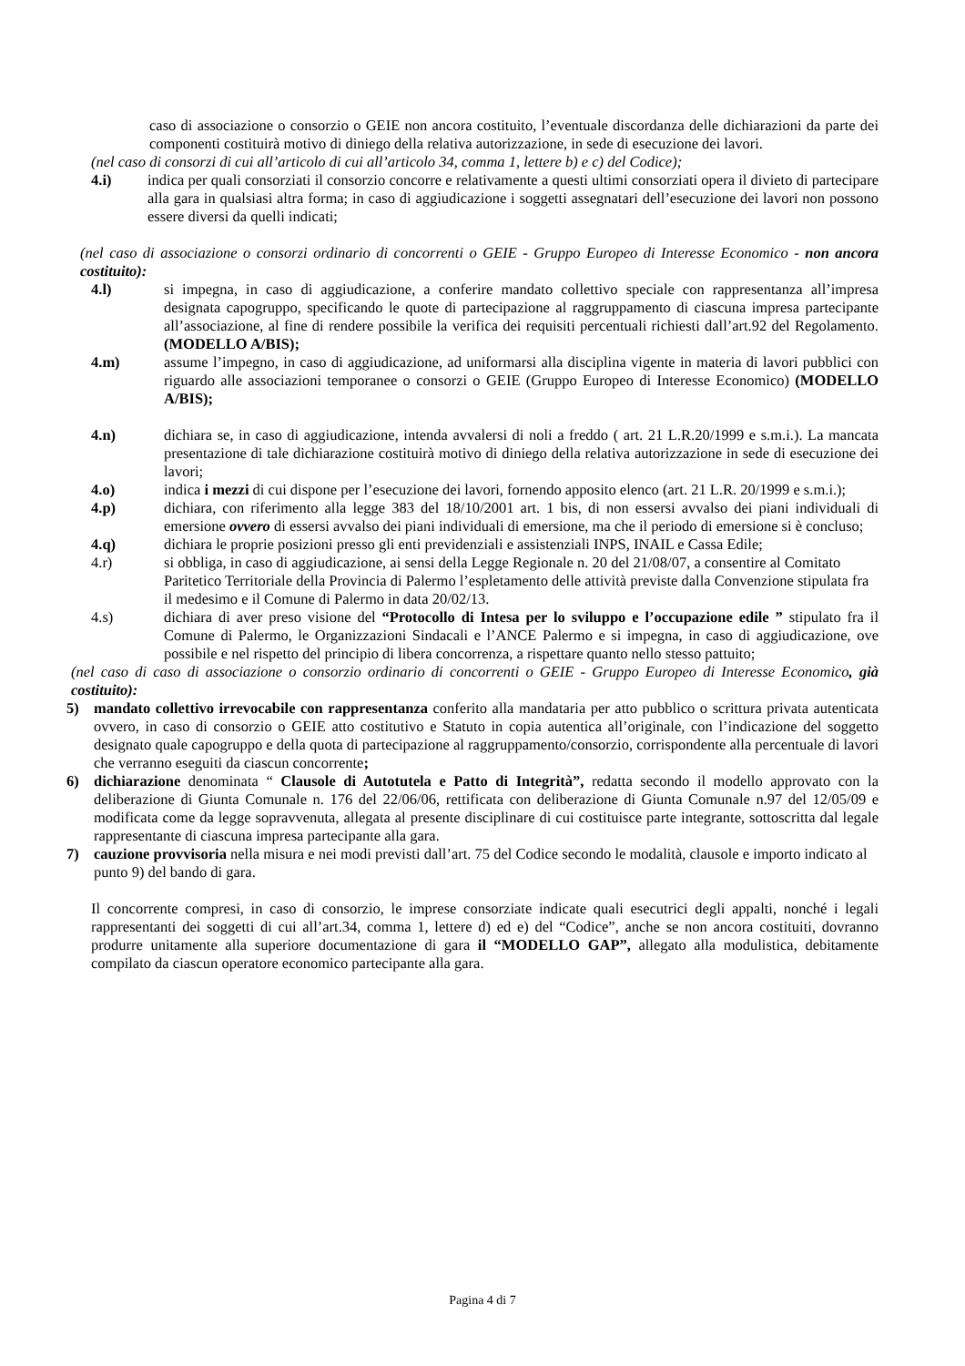caso di associazione o consorzio o GEIE non ancora costituito, l’eventuale discordanza delle dichiarazioni da parte dei componenti costituirà motivo di diniego della relativa autorizzazione, in sede di esecuzione dei lavori.
(nel caso di consorzi di cui all’articolo di cui all’articolo 34, comma 1, lettere b) e c) del Codice);
4.i) indica per quali consorziati il consorzio concorre e relativamente a questi ultimi consorziati opera il divieto di partecipare alla gara in qualsiasi altra forma; in caso di aggiudicazione i soggetti assegnatari dell’esecuzione dei lavori non possono essere diversi da quelli indicati;
(nel caso di associazione o consorzi ordinario di concorrenti o GEIE - Gruppo Europeo di Interesse Economico - non ancora costituito):
4.l) si impegna, in caso di aggiudicazione, a conferire mandato collettivo speciale con rappresentanza all’impresa designata capogruppo, specificando le quote di partecipazione al raggruppamento di ciascuna impresa partecipante all’associazione, al fine di rendere possibile la verifica dei requisiti percentuali richiesti dall’art.92 del Regolamento. (MODELLO A/BIS);
4.m) assume l’impegno, in caso di aggiudicazione, ad uniformarsi alla disciplina vigente in materia di lavori pubblici con riguardo alle associazioni temporanee o consorzi o GEIE (Gruppo Europeo di Interesse Economico) (MODELLO A/BIS);
4.n) dichiara se, in caso di aggiudicazione, intenda avvalersi di noli a freddo ( art. 21 L.R.20/1999 e s.m.i.). La mancata presentazione di tale dichiarazione costituirà motivo di diniego della relativa autorizzazione in sede di esecuzione dei lavori;
4.o) indica i mezzi di cui dispone per l’esecuzione dei lavori, fornendo apposito elenco (art. 21 L.R. 20/1999 e s.m.i.);
4.p) dichiara, con riferimento alla legge 383 del 18/10/2001 art. 1 bis, di non essersi avvalso dei piani individuali di emersione ovvero di essersi avvalso dei piani individuali di emersione, ma che il periodo di emersione si è concluso;
4.q) dichiara le proprie posizioni presso gli enti previdenziali e assistenziali INPS, INAIL e Cassa Edile;
4.r) si obbliga, in caso di aggiudicazione, ai sensi della Legge Regionale n. 20 del 21/08/07, a consentire al Comitato Paritetico Territoriale della Provincia di Palermo l’espletamento delle attività previste dalla Convenzione stipulata fra il medesimo e il Comune di Palermo in data 20/02/13.
4.s) dichiara di aver preso visione del “Protocollo di Intesa per lo sviluppo e l’occupazione edile ” stipulato fra il Comune di Palermo, le Organizzazioni Sindacali e l’ANCE Palermo e si impegna, in caso di aggiudicazione, ove possibile e nel rispetto del principio di libera concorrenza, a rispettare quanto nello stesso pattuito;
(nel caso di caso di associazione o consorzio ordinario di concorrenti o GEIE - Gruppo Europeo di Interesse Economico, già costituito):
5) mandato collettivo irrevocabile con rappresentanza conferito alla mandataria per atto pubblico o scrittura privata autenticata ovvero, in caso di consorzio o GEIE atto costitutivo e Statuto in copia autentica all’originale, con l’indicazione del soggetto designato quale capogruppo e della quota di partecipazione al raggruppamento/consorzio, corrispondente alla percentuale di lavori che verranno eseguiti da ciascun concorrente;
6) dichiarazione denominata “ Clausole di Autotutela e Patto di Integrità”, redatta secondo il modello approvato con la deliberazione di Giunta Comunale n. 176 del 22/06/06, rettificata con deliberazione di Giunta Comunale n.97 del 12/05/09 e modificata come da legge sopravvenuta, allegata al presente disciplinare di cui costituisce parte integrante, sottoscritta dal legale rappresentante di ciascuna impresa partecipante alla gara.
7) cauzione provvisoria nella misura e nei modi previsti dall’art. 75 del Codice secondo le modalità, clausole e importo indicato al punto 9) del bando di gara.
Il concorrente compresi, in caso di consorzio, le imprese consorziate indicate quali esecutrici degli appalti, nonché i legali rappresentanti dei soggetti di cui all’art.34, comma 1, lettere d) ed e) del “Codice”, anche se non ancora costituiti, dovranno produrre unitamente alla superiore documentazione di gara il “MODELLO GAP”, allegato alla modulistica, debitamente compilato da ciascun operatore economico partecipante alla gara.
Pagina 4 di 7